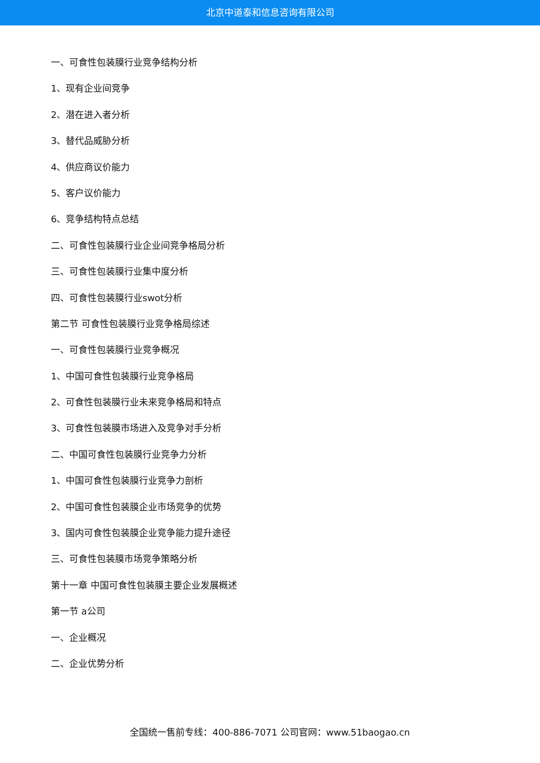北京中道泰和信息咨询有限公司
一、可食性包装膜行业竞争结构分析
1、现有企业间竞争
2、潜在进入者分析
3、替代品威胁分析
4、供应商议价能力
5、客户议价能力
6、竞争结构特点总结
二、可食性包装膜行业企业间竞争格局分析
三、可食性包装膜行业集中度分析
四、可食性包装膜行业swot分析
第二节 可食性包装膜行业竞争格局综述
一、可食性包装膜行业竞争概况
1、中国可食性包装膜行业竞争格局
2、可食性包装膜行业未来竞争格局和特点
3、可食性包装膜市场进入及竞争对手分析
二、中国可食性包装膜行业竞争力分析
1、中国可食性包装膜行业竞争力剖析
2、中国可食性包装膜企业市场竞争的优势
3、国内可食性包装膜企业竞争能力提升途径
三、可食性包装膜市场竞争策略分析
第十一章 中国可食性包装膜主要企业发展概述
第一节 a公司
一、企业概况
二、企业优势分析
全国统一售前专线：400-886-7071 公司官网：www.51baogao.cn